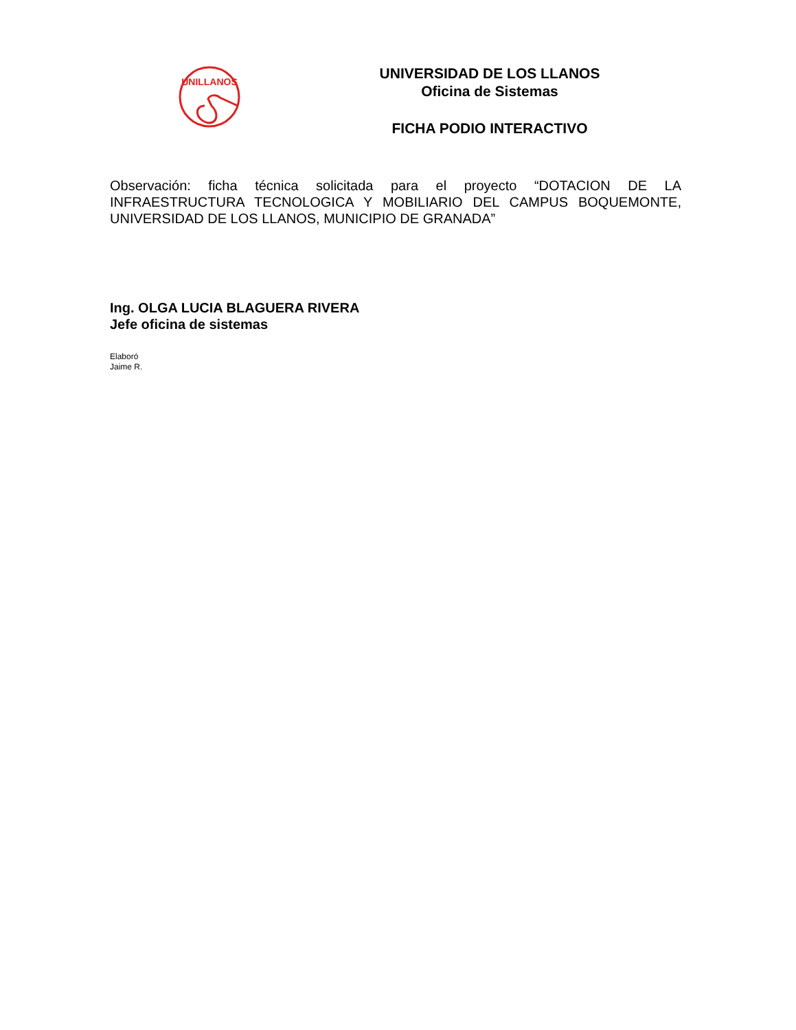UNILLANOS
UNIVERSIDAD DE LOS LLANOS
Oficina de Sistemas
FICHA PODIO INTERACTIVO
Observación: ficha técnica solicitada para el proyecto “DOTACION DE LA INFRAESTRUCTURA TECNOLOGICA Y MOBILIARIO DEL CAMPUS BOQUEMONTE, UNIVERSIDAD DE LOS LLANOS, MUNICIPIO DE GRANADA”
Ing. OLGA LUCIA BLAGUERA RIVERA
Jefe oficina de sistemas
Elaboró
Jaime R.